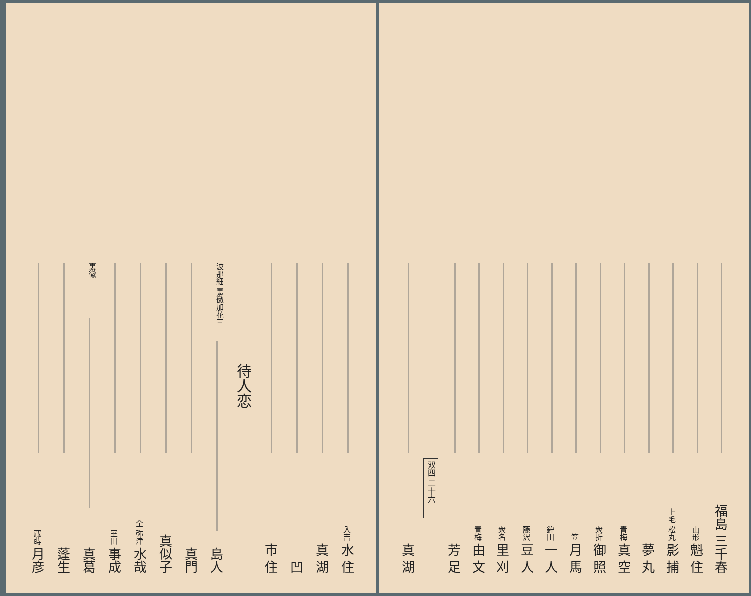福島 三千春
山形 魁 住
上毛 松丸 影 捕
夢 丸
青梅 真 空
衆折 御 照
笠 月 馬
鉾田 一 人
藤沢 豆 人
衆名 里 刈
青梅 由 文
芳 足
双四 二十六
真 湖
入吉 水 住
真 湖
凹
市 住
待人恋
波那細 裏徽加花三 島人
真門
真似子
全 弥津 水哉
室田 事成
裏徽 真葛
蓬生
蔵蒔 月彦